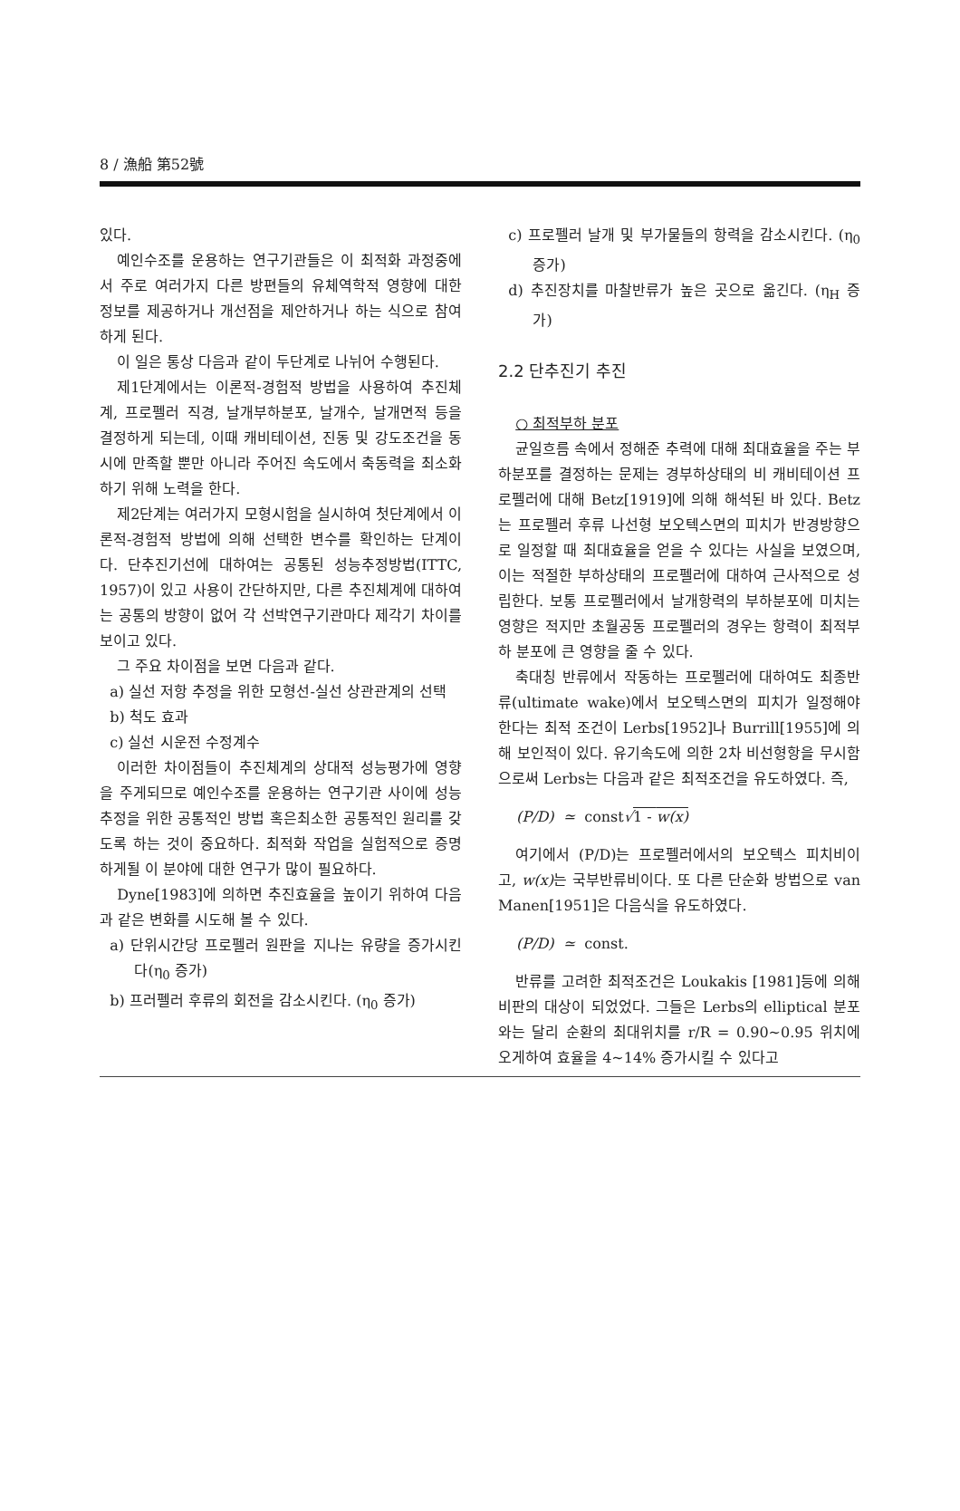8 / 漁船 第52號
있다.
예인수조를 운용하는 연구기관들은 이 최적화 과정중에서 주로 여러가지 다른 방편들의 유체역학적 영향에 대한 정보를 제공하거나 개선점을 제안하거나 하는 식으로 참여하게 된다.
이 일은 통상 다음과 같이 두단계로 나뉘어 수행된다.
제1단계에서는 이론적-경험적 방법을 사용하여 추진체계, 프로펠러 직경, 날개부하분포, 날개수, 날개면적 등을 결정하게 되는데, 이때 캐비테이션, 진동 및 강도조건을 동시에 만족할 뿐만 아니라 주어진 속도에서 축동력을 최소화하기 위해 노력을 한다.
제2단계는 여러가지 모형시험을 실시하여 첫단계에서 이론적-경험적 방법에 의해 선택한 변수를 확인하는 단계이다. 단추진기선에 대하여는 공통된 성능추정방법(ITTC, 1957)이 있고 사용이 간단하지만, 다른 추진체계에 대하여는 공통의 방향이 없어 각 선박연구기관마다 제각기 차이를 보이고 있다.
그 주요 차이점을 보면 다음과 같다.
a) 실선 저항 추정을 위한 모형선-실선 상관관계의 선택
b) 척도 효과
c) 실선 시운전 수정계수
이러한 차이점들이 추진체계의 상대적 성능평가에 영향을 주게되므로 예인수조를 운용하는 연구기관 사이에 성능추정을 위한 공통적인 방법 혹은최소한 공통적인 원리를 갖도록 하는 것이 중요하다. 최적화 작업을 실험적으로 증명하게될 이 분야에 대한 연구가 많이 필요하다.
Dyne[1983]에 의하면 추진효율을 높이기 위하여 다음과 같은 변화를 시도해 볼 수 있다.
a) 단위시간당 프로펠러 원판을 지나는 유량을 증가시킨다(η<sub>0</sub> 증가)
b) 프러펠러 후류의 회전을 감소시킨다. (η<sub>0</sub> 증가)
c) 프로펠러 날개 및 부가물들의 항력을 감소시킨다. (η<sub>0</sub> 증가)
d) 추진장치를 마찰반류가 높은 곳으로 옮긴다. (η<sub>H</sub> 증가)
2.2 단추진기 추진
○ 최적부하 분포
균일흐름 속에서 정해준 추력에 대해 최대효율을 주는 부하분포를 결정하는 문제는 경부하상태의 비 캐비테이션 프로펠러에 대해 Betz[1919]에 의해 해석된 바 있다. Betz는 프로펠러 후류 나선형 보오텍스면의 피치가 반경방향으로 일정할 때 최대효율을 얻을 수 있다는 사실을 보였으며, 이는 적절한 부하상태의 프로펠러에 대하여 근사적으로 성립한다. 보통 프로펠러에서 날개항력의 부하분포에 미치는 영향은 적지만 초월공동 프로펠러의 경우는 항력이 최적부하 분포에 큰 영향을 줄 수 있다.
축대칭 반류에서 작동하는 프로펠러에 대하여도 최종반류(ultimate wake)에서 보오텍스면의 피치가 일정해야 한다는 최적 조건이 Lerbs[1952]나 Burrill[1955]에 의해 보인적이 있다. 유기속도에 의한 2차 비선형항을 무시함으로써 Lerbs는 다음과 같은 최적조건을 유도하였다. 즉,
(P/D) ≃ const√1 - w(x)
여기에서 (P/D)는 프로펠러에서의 보오텍스 피치비이고, w(x) 는 국부반류비이다. 또 다른 단순화 방법으로 van Manen[1951]은 다음식을 유도하였다.
(P/D) ≃ const.
반류를 고려한 최적조건은 Loukakis [1981]등에 의해 비판의 대상이 되었었다. 그들은 Lerbs의 elliptical 분포와는 달리 순환의 최대위치를 r/R = 0.90~0.95 위치에 오게하여 효율을 4~14% 증가시킬 수 있다고